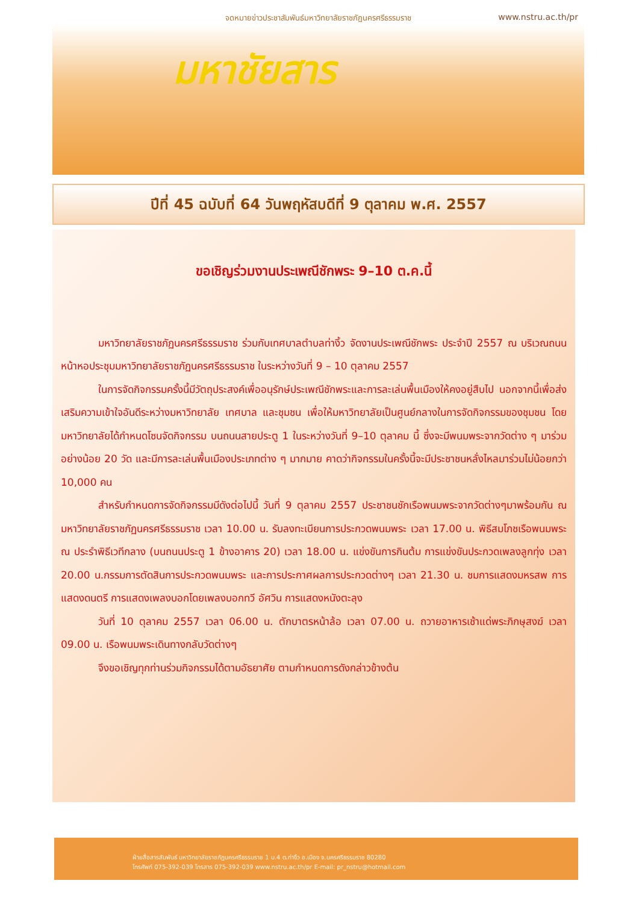จดหมายข่าวประชาสัมพันธ์มหาวิทยาลัยราชภัฏนครศรีธรรมราช
www.nstru.ac.th/pr
มหาชัยสาร
ปีที่ 45 ฉบับที่ 64 วันพฤหัสบดีที่ 9 ตุลาคม พ.ศ. 2557
ขอเชิญร่วมงานประเพณีชักพระ 9–10 ต.ค.นี้
มหาวิทยาลัยราชภัฏนครศรีธรรมราช ร่วมกับเทศบาลตำบลท่างิ้ว จัดงานประเพณีชักพระ ประจำปี 2557 ณ บริเวณถนนหน้าหอประชุมมหาวิทยาลัยราชภัฏนครศรีธรรมราช ในระหว่างวันที่ 9 – 10 ตุลาคม 2557
ในการจัดกิจกรรมครั้งนี้มีวัตถุประสงค์เพื่ออนุรักษ์ประเพณีชักพระและการละเล่นพื้นเมืองให้คงอยู่สืบไป นอกจากนี้เพื่อส่งเสริมความเข้าใจอันดีระหว่างมหาวิทยาลัย เทศบาล และชุมชน เพื่อให้มหาวิทยาลัยเป็นศูนย์กลางในการจัดกิจกรรมของชุมชน โดยมหาวิทยาลัยได้กำหนดโซนจัดกิจกรรม บนถนนสายประตู 1 ในระหว่างวันที่ 9–10 ตุลาคม นี้ ซึ่งจะมีพนมพระจากวัดต่าง ๆ มาร่วมอย่างน้อย 20 วัด และมีการละเล่นพื้นเมืองประเภทต่าง ๆ มากมาย คาดว่ากิจกรรมในครั้งนี้จะมีประชาชนหลั่งไหลมาร่วมไม่น้อยกว่า 10,000 คน
สำหรับกำหนดการจัดกิจกรรมมีดังต่อไปนี้ วันที่ 9 ตุลาคม 2557 ประชาชนชักเรือพนมพระจากวัดต่างๆมาพร้อมกัน ณ มหาวิทยาลัยราชภัฏนครศรีธรรมราช เวลา 10.00 น. รับลงทะเบียนการประกวดพนมพระ เวลา 17.00 น. พิธีสมโภชเรือพนมพระ ณ ประรำพิธีเวทีกลาง (บนถนนประตู 1 ข้างอาคาร 20) เวลา 18.00 น. แข่งขันการกินต้ม การแข่งขันประกวดเพลงลูกทุ่ง เวลา 20.00 น.กรรมการตัดสินการประกวดพนมพระ และการประกาศผลการประกวดต่างๆ เวลา 21.30 น. ชมการแสดงมหรสพ การแสดงดนตรี การแสดงเพลงบอกโดยเพลงบอกทวี อัศวิน การแสดงหนังตะลุง
วันที่ 10 ตุลาคม 2557 เวลา 06.00 น. ตักบาตรหน้าล้อ เวลา 07.00 น. ถวายอาหารเช้าแด่พระภิกษุสงฆ์ เวลา 09.00 น. เรือพนมพระเดินทางกลับวัดต่างๆ
จึงขอเชิญทุกท่านร่วมกิจกรรมได้ตามอัธยาศัย ตามกำหนดการดังกล่าวข้างต้น
ฝ่ายสื่อสารสัมพันธ์ มหาวิทยาลัยราชภัฏนครศรีธรรมราช 1 ม.4 ต.ท่างิ้ว อ.เมือง จ.นครศรีธรรมราช 80280
โทรศัพท์ 075-392-039 โทรสาร 075-392-039 www.nstru.ac.th/pr E-mail: pr_nstru@hotmail.com